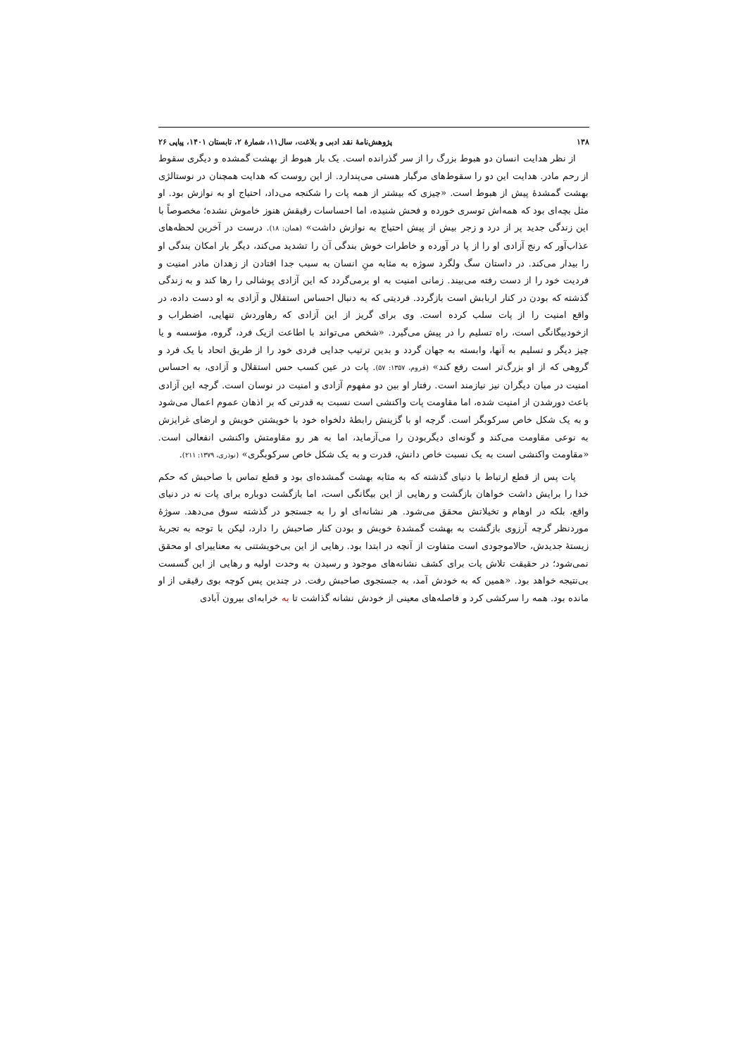۱۳۸ پژوهش‌نامۀ نقد ادبی و بلاغت، سال۱۱، شمارۀ ۲، تابستان ۱۴۰۱، پیاپی ۲۶
از نظر هدایت انسان دو هبوط بزرگ را از سر گذرانده است. یک بار هبوط از بهشت گمشده و دیگری سقوط از رحم مادر. هدایت این دو را سقوط‌های مرگبار هستی می‌پندارد. از این روست که هدایت همچنان در نوستالژی بهشت گمشدۀ پیش از هبوط است. «چیزی که بیشتر از همه پات را شکنجه می‌داد، احتیاج او به نوازش بود. او مثل بچه‌ای بود که همه‌اش توسری خورده و فحش شنیده، اما احساسات رقیقش هنوز خاموش نشده؛ مخصوصاً با این زندگی جدید پر از درد و زجر بیش از پیش احتیاج به نوازش داشت» (همان: ۱۸). درست در آخرین لحظه‌های عذاب‌آور که رنج آزادی او را از پا در آورده و خاطرات خوش بندگی آن را تشدید می‌کند، دیگر بار امکان بندگی او را بیدار می‌کند. در داستان سگ ولگرد سوژه به مثابه منِ انسان به سبب جدا افتادن از زهدان مادر امنیت و فردیت خود را از دست رفته می‌بیند. زمانی امنیت به او برمی‌گردد که این آزادی پوشالی را رها کند و به زندگی گذشته که بودن در کنار اربابش است بازگردد. فردیتی که به دنبال احساس استقلال و آزادی به او دست داده، در واقع امنیت را از پات سلب کرده است. وی برای گریز از این آزادی که رهاوردش تنهایی، اضطراب و ازخودبیگانگی است، راه تسلیم را در پیش می‌گیرد. «شخص می‌تواند با اطاعت ازیک فرد، گروه، مؤسسه و یا چیز دیگر و تسلیم به آنها، وابسته به جهان گردد و بدین ترتیب جدایی فردی خود را از طریق اتحاد با یک فرد و گروهی که از او بزرگ‌تر است رفع کند» (فروم، ۱۳۵۷: ۵۷). پات در عین کسب حس استقلال و آزادی، به احساس امنیت در میان دیگران نیز نیازمند است. رفتار او بین دو مفهوم آزادی و امنیت در نوسان است. گرچه این آزادی باعث دورشدن از امنیت شده، اما مقاومت پات واکنشی است نسبت به قدرتی که بر اذهان عموم اعمال می‌شود و به یک شکل خاص سرکوبگر است. گرچه او با گزینش رابطۀ دلخواه خود با خویشتن خویش و ارضای غرایزش به نوعی مقاومت می‌کند و گونه‌ای دیگربودن را می‌آزماید، اما به هر رو مقاومتش واکنشی انفعالی است. «مقاومت واکنشی است به یک نسبت خاص دانش، قدرت و به یک شکل خاص سرکوبگری» (نوذری، ۱۳۷۹: ۲۱۱).
پات پس از قطع ارتباط با دنیای گذشته که به مثابه بهشت گمشده‌ای بود و قطع تماس با صاحبش که حکم خدا را برایش داشت خواهان بازگشت و رهایی از این بیگانگی است، اما بازگشت دوباره برای پات نه در دنیای واقع، بلکه در اوهام و تخیلاتش محقق می‌شود. هر نشانه‌ای او را به جستجو در گذشته سوق می‌دهد. سوژۀ موردنظر گرچه آرزوی بازگشت به بهشت گمشدۀ خویش و بودن کنار صاحبش را دارد، لیکن با توجه به تجربۀ زیستۀ جدیدش، حالاموجودی است متفاوت از آنچه در ابتدا بود. رهایی از این بی‌خویشتنی به معناییرای او محقق نمی‌شود؛ در حقیقت تلاش پات برای کشف نشانه‌های موجود و رسیدن به وحدت اولیه و رهایی از این گسست بی‌نتیجه خواهد بود. «همین که به خودش آمد، به جستجوی صاحبش رفت. در چندین پس کوچه بوی رقیقی از او مانده بود. همه را سرکشی کرد و فاصله‌های معینی از خودش نشانه گذاشت تا به خرابه‌ای بیرون آبادی